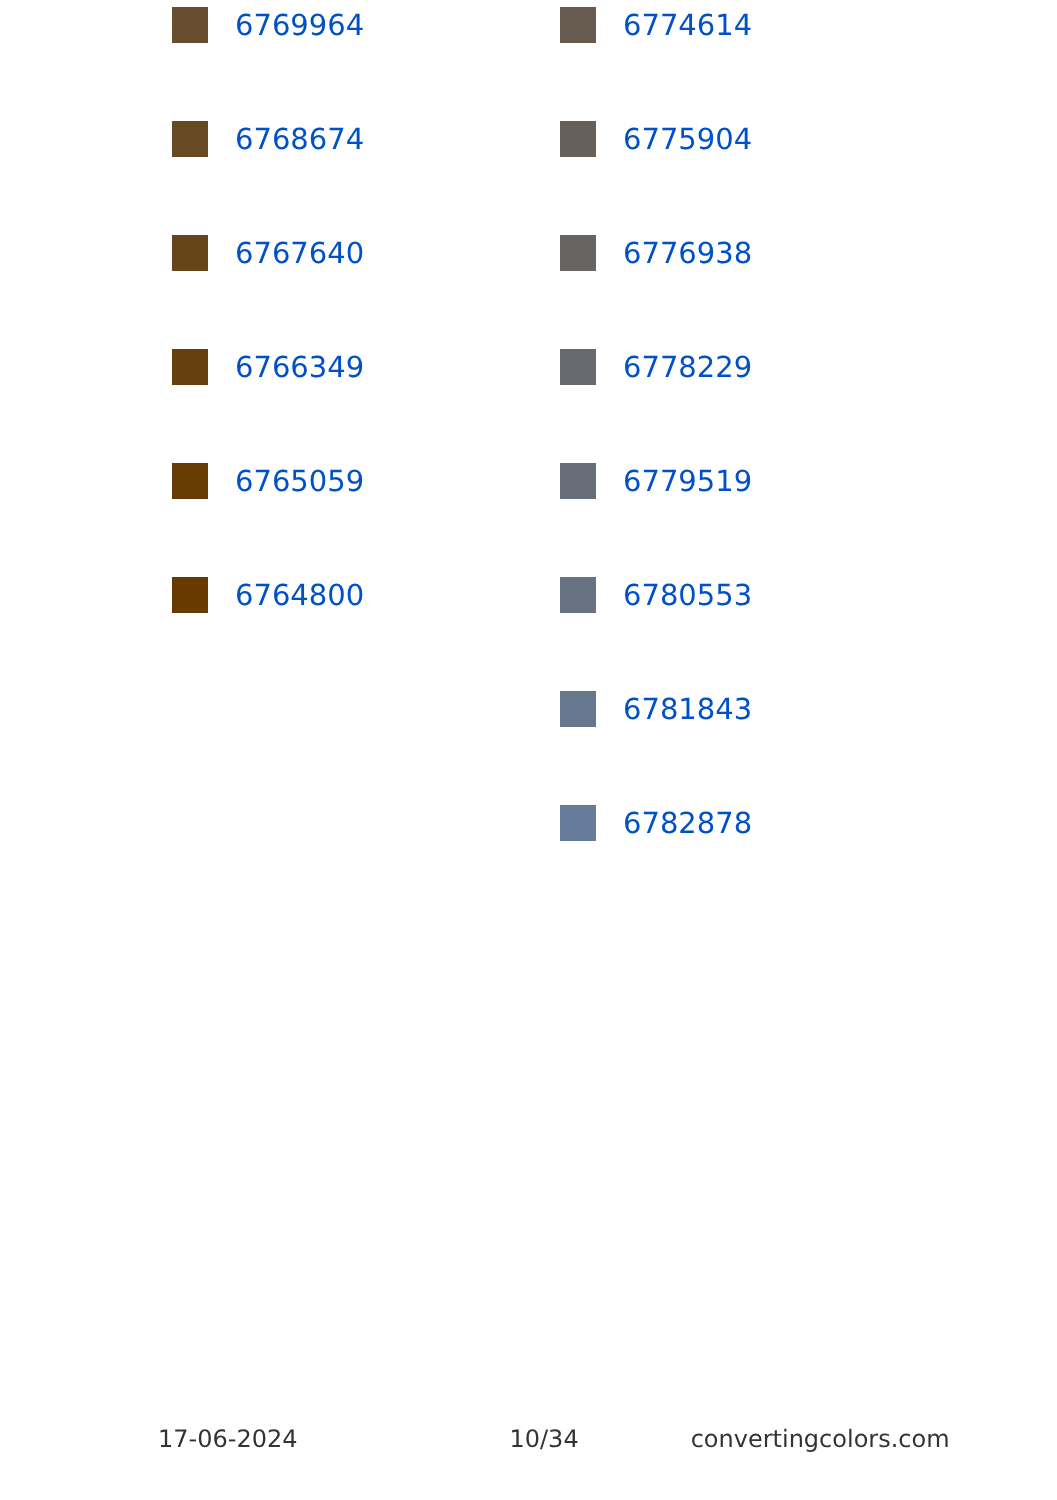6769964
6768674
6767640
6766349
6765059
6764800
6774614
6775904
6776938
6778229
6779519
6780553
6781843
6782878
17-06-2024 10/34 convertingcolors.com